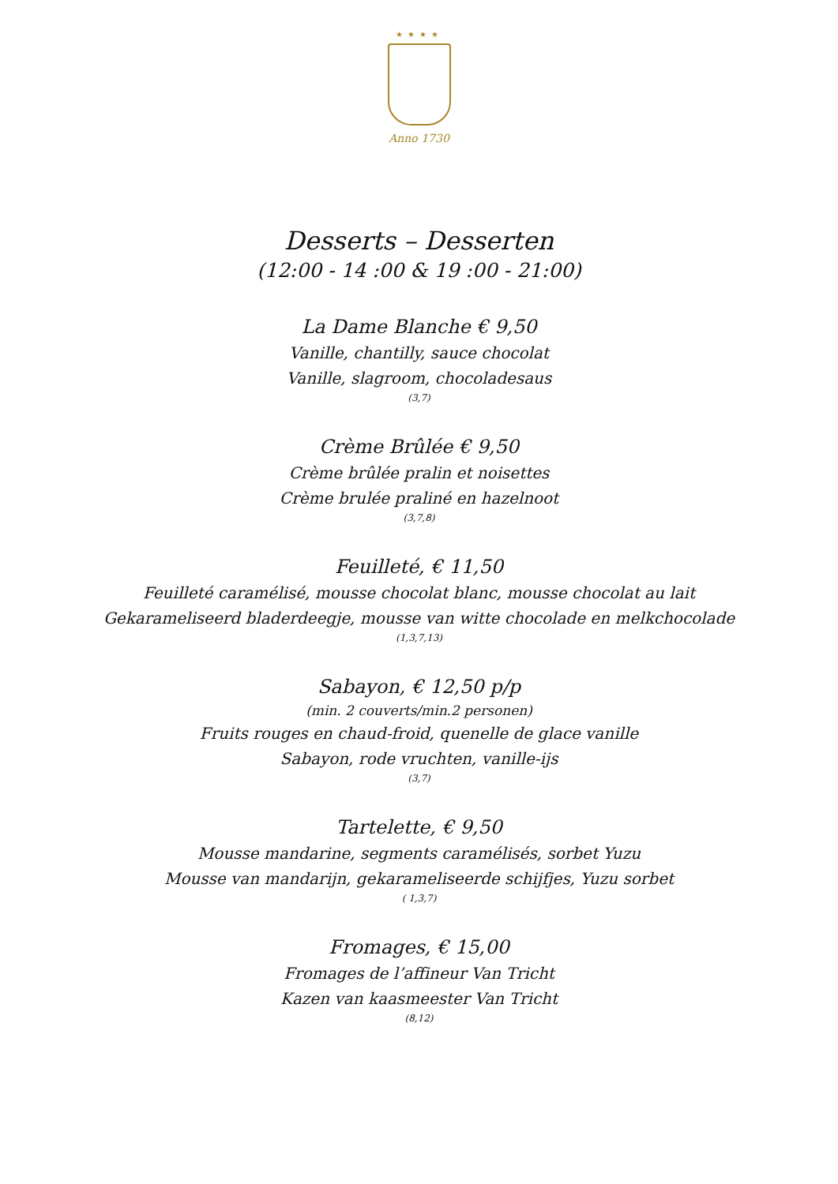★★★★
Anno 1730
Desserts – Desserten
(12:00 - 14 :00 & 19 :00 - 21:00)
La Dame Blanche € 9,50
Vanille, chantilly, sauce chocolat
Vanille, slagroom, chocoladesaus
(3,7)
Crème Brûlée € 9,50
Crème brûlée pralin et noisettes
Crème brulée praliné en hazelnoot
(3,7,8)
Feuilleté, € 11,50
Feuilleté caramélisé, mousse chocolat blanc, mousse chocolat au lait
Gekarameliseerd bladerdeegje, mousse van witte chocolade en melkchocolade
(1,3,7,13)
Sabayon, € 12,50 p/p
(min. 2 couverts/min.2 personen)
Fruits rouges en chaud-froid, quenelle de glace vanille
Sabayon, rode vruchten, vanille-ijs
(3,7)
Tartelette, € 9,50
Mousse mandarine, segments caramélisés, sorbet Yuzu
Mousse van mandarijn, gekarameliseerde schijfjes, Yuzu sorbet
( 1,3,7)
Fromages, € 15,00
Fromages de l’affineur Van Tricht
Kazen van kaasmeester Van Tricht
(8,12)